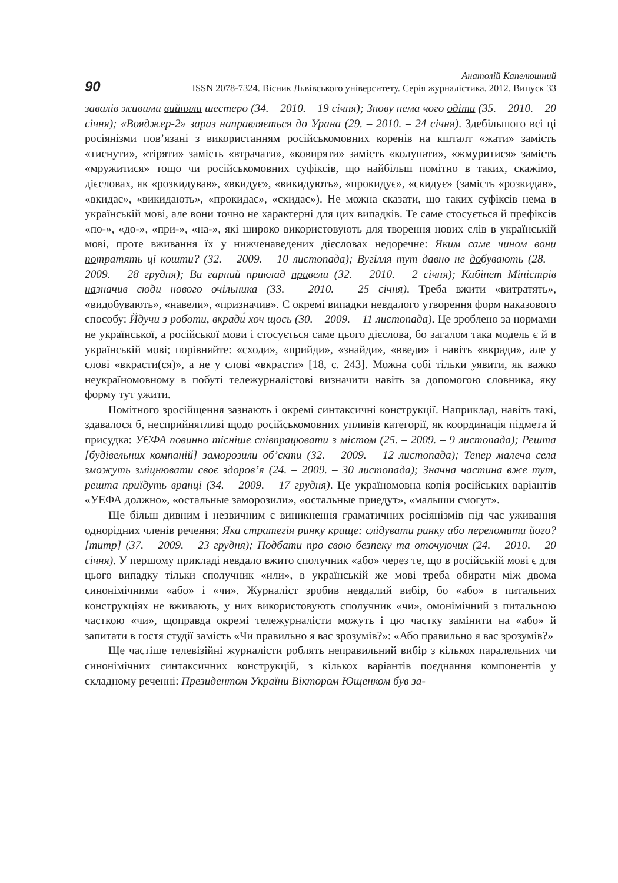90
Анатолій Капелюшний
ISSN 2078-7324. Вісник Львівського університету. Серія журналістика. 2012. Випуск 33
завалів живими вийняли шестеро (34. – 2010. – 19 січня); Знову нема чого одіти (35. – 2010. – 20 січня); «Вояджер-2» зараз направляється до Урана (29. – 2010. – 24 січня). Здебільшого всі ці росіянізми пов’язані з використанням російськомовних коренів на кшталт «жати» замість «тиснути», «тіряти» замість «втрачати», «ковиряти» замість «колупати», «жмуритися» замість «мружитися» тощо чи російськомовних суфіксів, що найбільш помітно в таких, скажімо, дієсловах, як «розкидував», «вкидує», «викидують», «прокидує», «скидує» (замість «розкидав», «вкидає», «викидають», «прокидає», «скидає»). Не можна сказати, що таких суфіксів нема в українській мові, але вони точно не характерні для цих випадків. Те саме стосується й префіксів «по-», «до-», «при-», «на-», які широко використовують для творення нових слів в українській мові, проте вживання їх у нижченаведених дієсловах недоречне: Яким саме чином вони потратять ці кошти? (32. – 2009. – 10 листопада); Вугілля тут давно не добувають (28. – 2009. – 28 грудня); Ви гарний приклад привели (32. – 2010. – 2 січня); Кабінет Міністрів назначив сюди нового очільника (33. – 2010. – 25 січня). Треба вжити «витратять», «видобувають», «навели», «призначив». Є окремі випадки невдалого утворення форм наказового способу: Йдучи з роботи, вкради́ хоч щось (30. – 2009. – 11 листопада). Це зроблено за нормами не української, а російської мови і стосується саме цього дієслова, бо загалом така модель є й в українській мові; порівняйте: «сходи», «прийди», «знайди», «введи» і навіть «вкради», але у слові «вкрасти(ся)», а не у слові «вкрасти» [18, с. 243]. Можна собі тільки уявити, як важко неукраїномовному в побуті тележурналістові визначити навіть за допомогою словника, яку форму тут ужити.
Помітного зросійщення зазнають і окремі синтаксичні конструкції. Наприклад, навіть такі, здавалося б, несприйнятливі щодо російськомовних упливів категорії, як координація підмета й присудка: УЄФА повинно тісніше співпрацювати з містом (25. – 2009. – 9 листопада); Решта [будівельних компаній] заморозили об’єкти (32. – 2009. – 12 листопада); Тепер малеча села зможуть зміцнювати своє здоров’я (24. – 2009. – 30 листопада); Значна частина вже тут, решта приїдуть вранці (34. – 2009. – 17 грудня). Це україномовна копія російських варіантів «УЕФА должно», «остальные заморозили», «остальные приедут», «малыши смогут».
Ще більш дивним і незвичним є виникнення граматичних росіянізмів під час уживання однорідних членів речення: Яка стратегія ринку краще: слідувати ринку або переломити його? [титр] (37. – 2009. – 23 грудня); Подбати про свою безпеку та оточуючих (24. – 2010. – 20 січня). У першому прикладі невдало вжито сполучник «або» через те, що в російській мові є для цього випадку тільки сполучник «или», в українській же мові треба обирати між двома синонімічними «або» і «чи». Журналіст зробив невдалий вибір, бо «або» в питальних конструкціях не вживають, у них використовують сполучник «чи», омонімічний з питальною часткою «чи», щоправда окремі тележурналісти можуть і цю частку замінити на «або» й запитати в гостя студії замість «Чи правильно я вас зрозумів?»: «Або правильно я вас зрозумів?»
Ще частіше телевізійні журналісти роблять неправильний вибір з кількох паралельних чи синонімічних синтаксичних конструкцій, з кількох варіантів поєднання компонентів у складному реченні: Президентом України Віктором Ющенком був за-